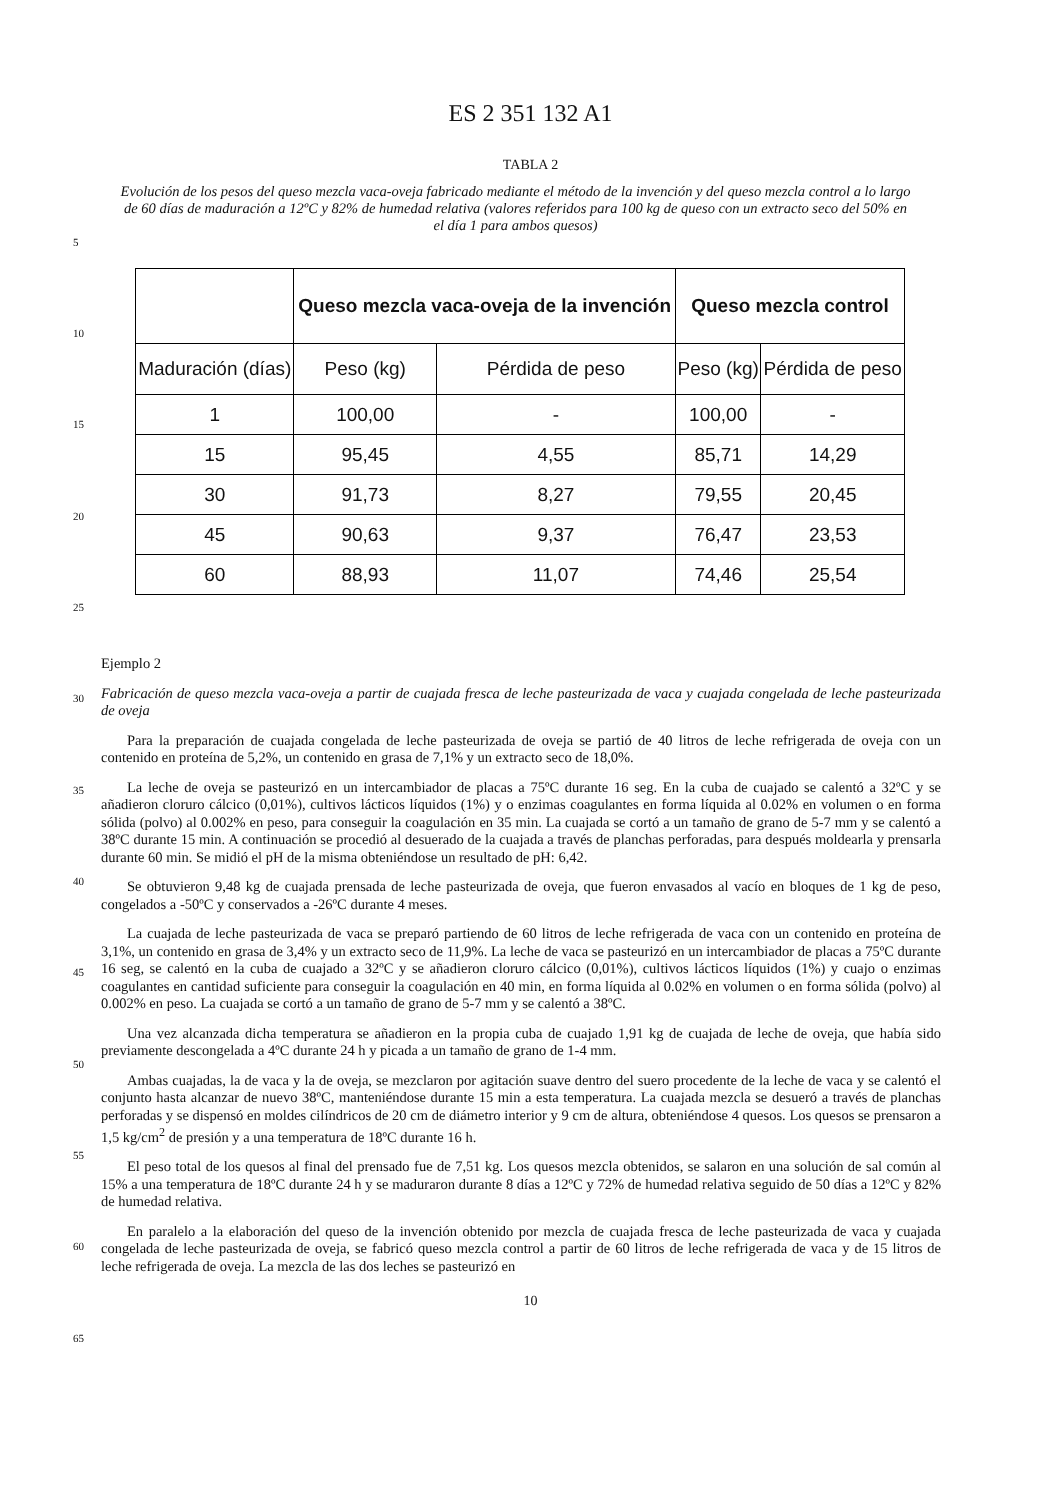ES 2 351 132 A1
TABLA 2
Evolución de los pesos del queso mezcla vaca-oveja fabricado mediante el método de la invención y del queso mezcla control a lo largo de 60 días de maduración a 12ºC y 82% de humedad relativa (valores referidos para 100 kg de queso con un extracto seco del 50% en el día 1 para ambos quesos)
| | Queso mezcla vaca-oveja de la invención | | Queso mezcla control | |
| --- | --- | --- | --- | --- |
| Maduración (días) | Peso (kg) | Pérdida de peso | Peso (kg) | Pérdida de peso |
| 1 | 100,00 | - | 100,00 | - |
| 15 | 95,45 | 4,55 | 85,71 | 14,29 |
| 30 | 91,73 | 8,27 | 79,55 | 20,45 |
| 45 | 90,63 | 9,37 | 76,47 | 23,53 |
| 60 | 88,93 | 11,07 | 74,46 | 25,54 |
Ejemplo 2
Fabricación de queso mezcla vaca-oveja a partir de cuajada fresca de leche pasteurizada de vaca y cuajada congelada de leche pasteurizada de oveja
Para la preparación de cuajada congelada de leche pasteurizada de oveja se partió de 40 litros de leche refrigerada de oveja con un contenido en proteína de 5,2%, un contenido en grasa de 7,1% y un extracto seco de 18,0%.
La leche de oveja se pasteurizó en un intercambiador de placas a 75ºC durante 16 seg. En la cuba de cuajado se calentó a 32ºC y se añadieron cloruro cálcico (0,01%), cultivos lácticos líquidos (1%) y o enzimas coagulantes en forma líquida al 0.02% en volumen o en forma sólida (polvo) al 0.002% en peso, para conseguir la coagulación en 35 min. La cuajada se cortó a un tamaño de grano de 5-7 mm y se calentó a 38ºC durante 15 min. A continuación se procedió al desuerado de la cuajada a través de planchas perforadas, para después moldearla y prensarla durante 60 min. Se midió el pH de la misma obteniéndose un resultado de pH: 6,42.
Se obtuvieron 9,48 kg de cuajada prensada de leche pasteurizada de oveja, que fueron envasados al vacío en bloques de 1 kg de peso, congelados a -50ºC y conservados a -26ºC durante 4 meses.
La cuajada de leche pasteurizada de vaca se preparó partiendo de 60 litros de leche refrigerada de vaca con un contenido en proteína de 3,1%, un contenido en grasa de 3,4% y un extracto seco de 11,9%. La leche de vaca se pasteurizó en un intercambiador de placas a 75ºC durante 16 seg, se calentó en la cuba de cuajado a 32ºC y se añadieron cloruro cálcico (0,01%), cultivos lácticos líquidos (1%) y cuajo o enzimas coagulantes en cantidad suficiente para conseguir la coagulación en 40 min, en forma líquida al 0.02% en volumen o en forma sólida (polvo) al 0.002% en peso. La cuajada se cortó a un tamaño de grano de 5-7 mm y se calentó a 38ºC.
Una vez alcanzada dicha temperatura se añadieron en la propia cuba de cuajado 1,91 kg de cuajada de leche de oveja, que había sido previamente descongelada a 4ºC durante 24 h y picada a un tamaño de grano de 1-4 mm.
Ambas cuajadas, la de vaca y la de oveja, se mezclaron por agitación suave dentro del suero procedente de la leche de vaca y se calentó el conjunto hasta alcanzar de nuevo 38ºC, manteniéndose durante 15 min a esta temperatura. La cuajada mezcla se desueró a través de planchas perforadas y se dispensó en moldes cilíndricos de 20 cm de diámetro interior y 9 cm de altura, obteniéndose 4 quesos. Los quesos se prensaron a 1,5 kg/cm<sup>2</sup> de presión y a una temperatura de 18ºC durante 16 h.
El peso total de los quesos al final del prensado fue de 7,51 kg. Los quesos mezcla obtenidos, se salaron en una solución de sal común al 15% a una temperatura de 18ºC durante 24 h y se maduraron durante 8 días a 12ºC y 72% de humedad relativa seguido de 50 días a 12ºC y 82% de humedad relativa.
En paralelo a la elaboración del queso de la invención obtenido por mezcla de cuajada fresca de leche pasteurizada de vaca y cuajada congelada de leche pasteurizada de oveja, se fabricó queso mezcla control a partir de 60 litros de leche refrigerada de vaca y de 15 litros de leche refrigerada de oveja. La mezcla de las dos leches se pasteurizó en
10
5
10
15
20
25
30
35
40
45
50
55
60
65